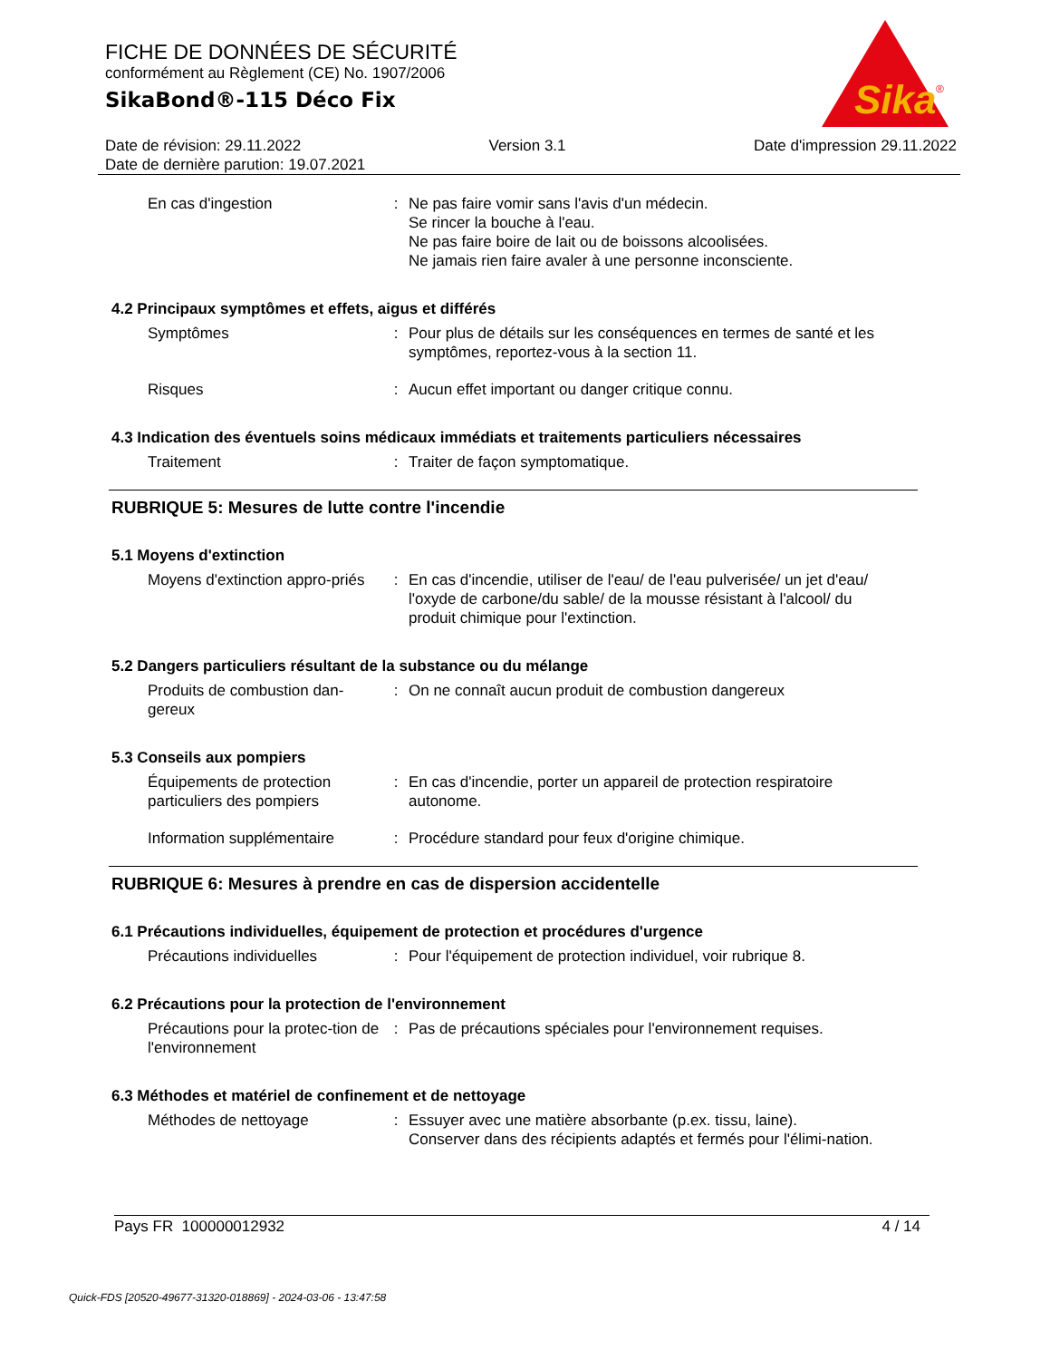FICHE DE DONNÉES DE SÉCURITÉ
conformément au Règlement (CE) No. 1907/2006
SikaBond®-115 Déco Fix
Sika
®
Date de révision: 29.11.2022 Version 3.1 Date d'impression 29.11.2022
Date de dernière parution: 19.07.2021
En cas d'ingestion : Ne pas faire vomir sans l'avis d'un médecin.
Se rincer la bouche à l'eau.
Ne pas faire boire de lait ou de boissons alcoolisées.
Ne jamais rien faire avaler à une personne inconsciente.
4.2 Principaux symptômes et effets, aigus et différés
Symptômes : Pour plus de détails sur les conséquences en termes de santé et les symptômes, reportez-vous à la section 11.
Risques : Aucun effet important ou danger critique connu.
4.3 Indication des éventuels soins médicaux immédiats et traitements particuliers nécessaires
Traitement : Traiter de façon symptomatique.
RUBRIQUE 5: Mesures de lutte contre l'incendie
5.1 Moyens d'extinction
Moyens d'extinction appro-priés
: En cas d'incendie, utiliser de l'eau/ de l'eau pulverisée/ un jet d'eau/ l'oxyde de carbone/du sable/ de la mousse résistant à l'alcool/ du produit chimique pour l'extinction.
5.2 Dangers particuliers résultant de la substance ou du mélange
Produits de combustion dan-gereux
: On ne connaît aucun produit de combustion dangereux
5.3 Conseils aux pompiers
Équipements de protection particuliers des pompiers
: En cas d'incendie, porter un appareil de protection respiratoire autonome.
Information supplémentaire
: Procédure standard pour feux d'origine chimique.
RUBRIQUE 6: Mesures à prendre en cas de dispersion accidentelle
6.1 Précautions individuelles, équipement de protection et procédures d'urgence
Précautions individuelles : Pour l'équipement de protection individuel, voir rubrique 8.
6.2 Précautions pour la protection de l'environnement
Précautions pour la protec-tion de l'environnement
: Pas de précautions spéciales pour l'environnement requises.
6.3 Méthodes et matériel de confinement et de nettoyage
Méthodes de nettoyage : Essuyer avec une matière absorbante (p.ex. tissu, laine).
Conserver dans des récipients adaptés et fermés pour l'élimi-nation.
Pays FR 100000012932 4 / 14
Quick-FDS [20520-49677-31320-018869] - 2024-03-06 - 13:47:58